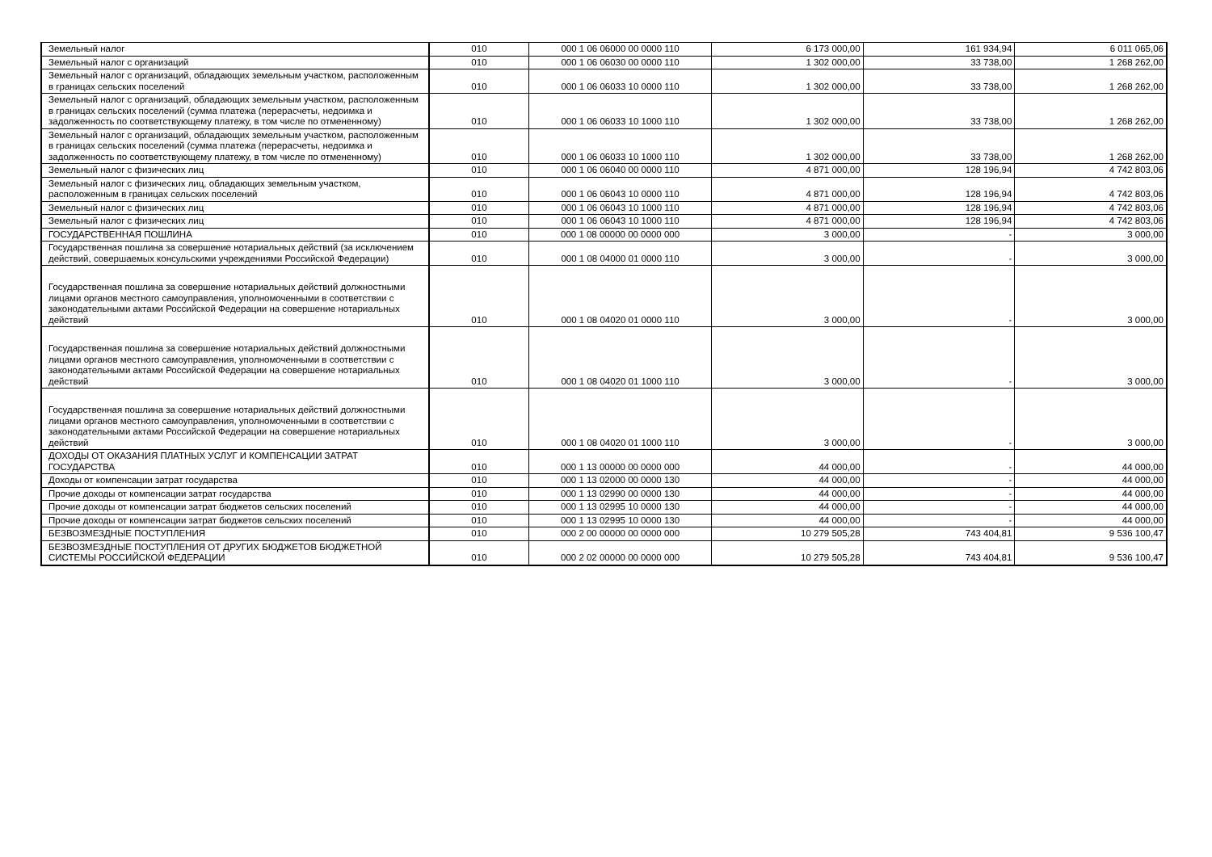| Земельный налог | 010 | 000 1 06 06000 00 0000 110 | 6 173 000,00 | 161 934,94 | 6 011 065,06 |
| Земельный налог с организаций | 010 | 000 1 06 06030 00 0000 110 | 1 302 000,00 | 33 738,00 | 1 268 262,00 |
| Земельный налог с организаций, обладающих земельным участком, расположенным в границах сельских поселений | 010 | 000 1 06 06033 10 0000 110 | 1 302 000,00 | 33 738,00 | 1 268 262,00 |
| Земельный налог с организаций, обладающих земельным участком, расположенным в границах сельских поселений (сумма платежа (перерасчеты, недоимка и задолженность по соответствующему платежу, в том числе по отмененному) | 010 | 000 1 06 06033 10 1000 110 | 1 302 000,00 | 33 738,00 | 1 268 262,00 |
| Земельный налог с организаций, обладающих земельным участком, расположенным в границах сельских поселений (сумма платежа (перерасчеты, недоимка и задолженность по соответствующему платежу, в том числе по отмененному) | 010 | 000 1 06 06033 10 1000 110 | 1 302 000,00 | 33 738,00 | 1 268 262,00 |
| Земельный налог с физических лиц | 010 | 000 1 06 06040 00 0000 110 | 4 871 000,00 | 128 196,94 | 4 742 803,06 |
| Земельный налог с физических лиц, обладающих земельным участком, расположенным в границах сельских поселений | 010 | 000 1 06 06043 10 0000 110 | 4 871 000,00 | 128 196,94 | 4 742 803,06 |
| Земельный налог с физических лиц | 010 | 000 1 06 06043 10 1000 110 | 4 871 000,00 | 128 196,94 | 4 742 803,06 |
| Земельный налог с физических лиц | 010 | 000 1 06 06043 10 1000 110 | 4 871 000,00 | 128 196,94 | 4 742 803,06 |
| ГОСУДАРСТВЕННАЯ ПОШЛИНА | 010 | 000 1 08 00000 00 0000 000 | 3 000,00 | - | 3 000,00 |
| Государственная пошлина за совершение нотариальных действий (за исключением действий, совершаемых консульскими учреждениями Российской Федерации) | 010 | 000 1 08 04000 01 0000 110 | 3 000,00 | - | 3 000,00 |
| Государственная пошлина за совершение нотариальных действий должностными лицами органов местного самоуправления, уполномоченными в соответствии с законодательными актами Российской Федерации на совершение нотариальных действий | 010 | 000 1 08 04020 01 0000 110 | 3 000,00 | - | 3 000,00 |
| Государственная пошлина за совершение нотариальных действий должностными лицами органов местного самоуправления, уполномоченными в соответствии с законодательными актами Российской Федерации на совершение нотариальных действий | 010 | 000 1 08 04020 01 1000 110 | 3 000,00 | - | 3 000,00 |
| Государственная пошлина за совершение нотариальных действий должностными лицами органов местного самоуправления, уполномоченными в соответствии с законодательными актами Российской Федерации на совершение нотариальных действий | 010 | 000 1 08 04020 01 1000 110 | 3 000,00 | - | 3 000,00 |
| ДОХОДЫ ОТ ОКАЗАНИЯ ПЛАТНЫХ УСЛУГ И КОМПЕНСАЦИИ ЗАТРАТ ГОСУДАРСТВА | 010 | 000 1 13 00000 00 0000 000 | 44 000,00 | - | 44 000,00 |
| Доходы от компенсации затрат государства | 010 | 000 1 13 02000 00 0000 130 | 44 000,00 | - | 44 000,00 |
| Прочие доходы от компенсации затрат государства | 010 | 000 1 13 02990 00 0000 130 | 44 000,00 | - | 44 000,00 |
| Прочие доходы от компенсации затрат бюджетов сельских поселений | 010 | 000 1 13 02995 10 0000 130 | 44 000,00 | - | 44 000,00 |
| Прочие доходы от компенсации затрат бюджетов сельских поселений | 010 | 000 1 13 02995 10 0000 130 | 44 000,00 | - | 44 000,00 |
| БЕЗВОЗМЕЗДНЫЕ ПОСТУПЛЕНИЯ | 010 | 000 2 00 00000 00 0000 000 | 10 279 505,28 | 743 404,81 | 9 536 100,47 |
| БЕЗВОЗМЕЗДНЫЕ ПОСТУПЛЕНИЯ ОТ ДРУГИХ БЮДЖЕТОВ БЮДЖЕТНОЙ СИСТЕМЫ РОССИЙСКОЙ ФЕДЕРАЦИИ | 010 | 000 2 02 00000 00 0000 000 | 10 279 505,28 | 743 404,81 | 9 536 100,47 |